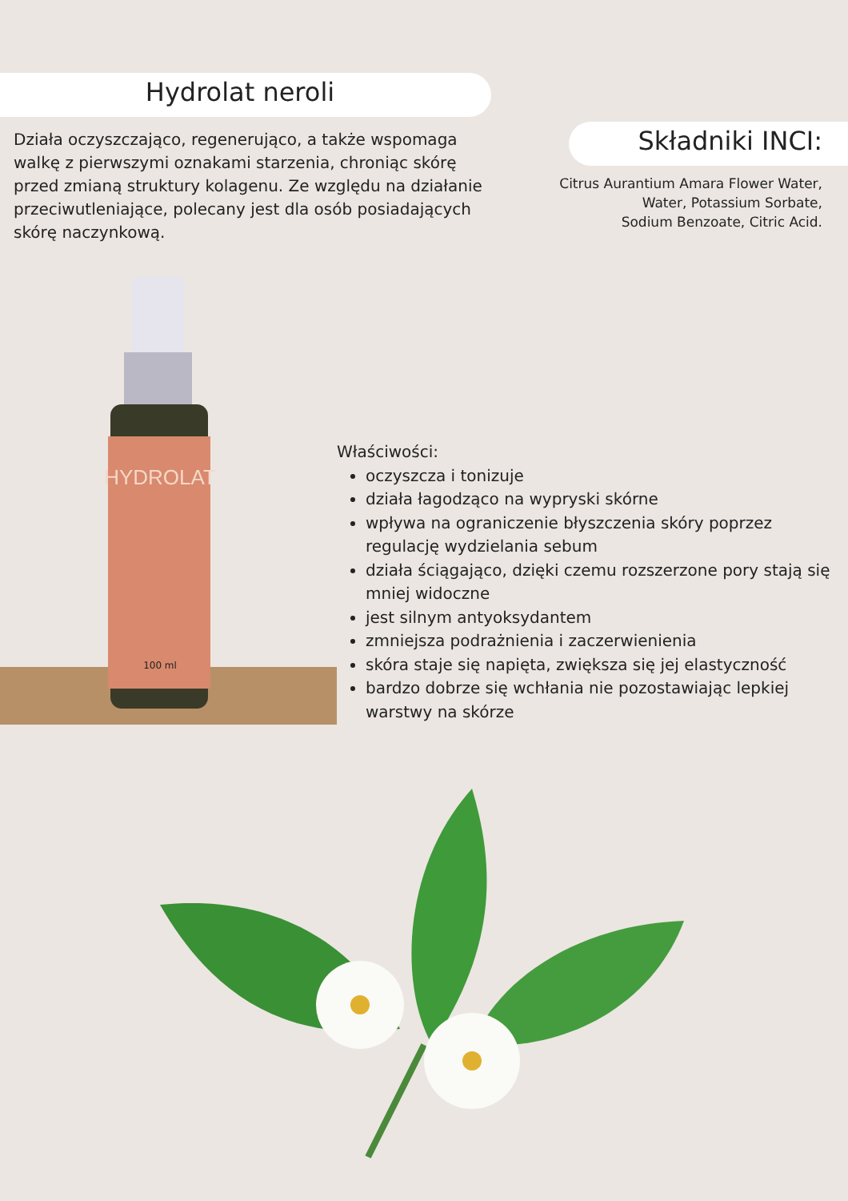Hydrolat neroli
Działa oczyszczająco, regenerująco, a także wspomaga walkę z pierwszymi oznakami starzenia, chroniąc skórę przed zmianą struktury kolagenu. Ze względu na działanie przeciwutleniające, polecany jest dla osób posiadających skórę naczynkową.
Składniki INCI:
Citrus Aurantium Amara Flower Water,
Water, Potassium Sorbate,
Sodium Benzoate, Citric Acid.
HYDROLAT
100 ml
Właściwości:
oczyszcza i tonizuje
działa łagodząco na wypryski skórne
wpływa na ograniczenie błyszczenia skóry poprzez regulację wydzielania sebum
działa ściągająco, dzięki czemu rozszerzone pory stają się mniej widoczne
jest silnym antyoksydantem
zmniejsza podrażnienia i zaczerwienienia
skóra staje się napięta, zwiększa się jej elastyczność
bardzo dobrze się wchłania nie pozostawiając lepkiej warstwy na skórze